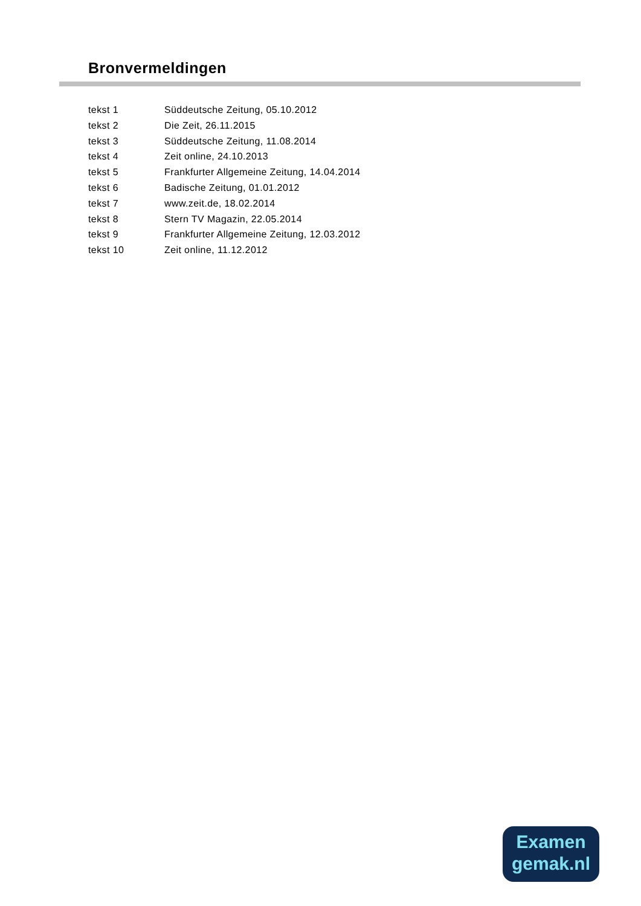Bronvermeldingen
| tekst 1 | Süddeutsche Zeitung, 05.10.2012 |
| tekst 2 | Die Zeit, 26.11.2015 |
| tekst 3 | Süddeutsche Zeitung, 11.08.2014 |
| tekst 4 | Zeit online, 24.10.2013 |
| tekst 5 | Frankfurter Allgemeine Zeitung, 14.04.2014 |
| tekst 6 | Badische Zeitung, 01.01.2012 |
| tekst 7 | www.zeit.de, 18.02.2014 |
| tekst 8 | Stern TV Magazin, 22.05.2014 |
| tekst 9 | Frankfurter Allgemeine Zeitung, 12.03.2012 |
| tekst 10 | Zeit online, 11.12.2012 |
Examen
gemak.nl